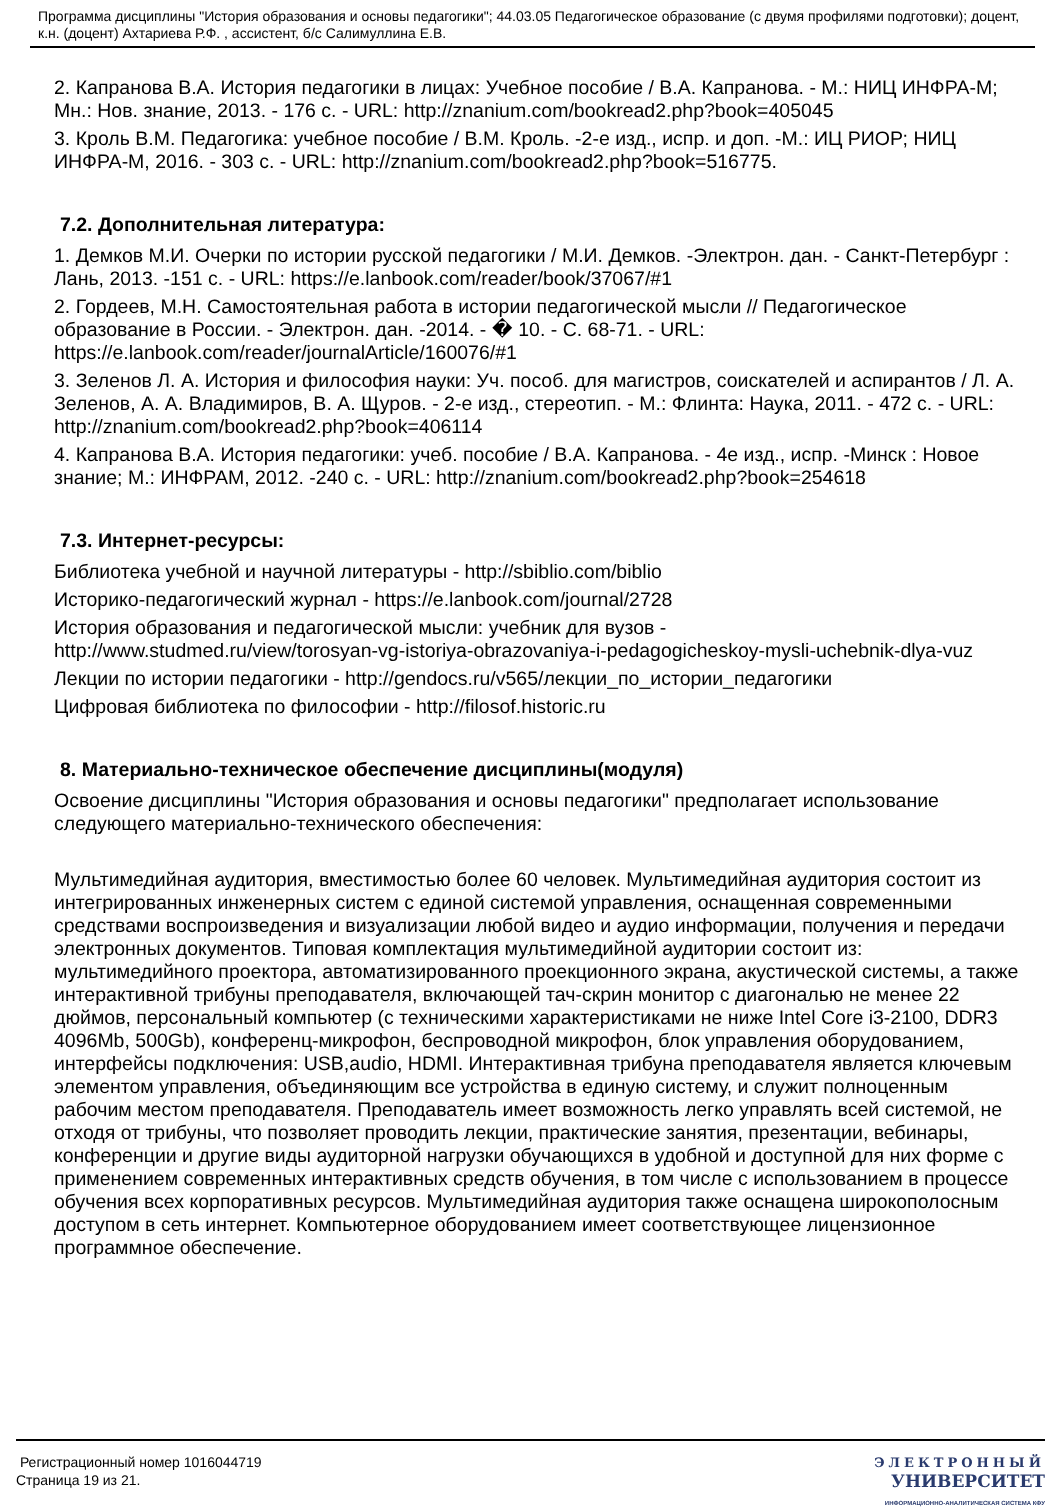Программа дисциплины "История образования и основы педагогики"; 44.03.05 Педагогическое образование (с двумя профилями подготовки); доцент, к.н. (доцент) Ахтариева Р.Ф. , ассистент, б/с Салимуллина Е.В.
2. Капранова В.А. История педагогики в лицах: Учебное пособие / В.А. Капранова. - М.: НИЦ ИНФРА-М; Мн.: Нов. знание, 2013. - 176 с. - URL: http://znanium.com/bookread2.php?book=405045
3. Кроль В.М. Педагогика: учебное пособие / В.М. Кроль. -2-е изд., испр. и доп. -М.: ИЦ РИОР; НИЦ ИНФРА-М, 2016. - 303 с. - URL: http://znanium.com/bookread2.php?book=516775.
7.2. Дополнительная литература:
1. Демков М.И. Очерки по истории русской педагогики / М.И. Демков. -Электрон. дан. - Санкт-Петербург : Лань, 2013. -151 с. - URL: https://e.lanbook.com/reader/book/37067/#1
2. Гордеев, М.Н. Самостоятельная работа в истории педагогической мысли // Педагогическое образование в России. - Электрон. дан. -2014. - � 10. - С. 68-71. - URL: https://e.lanbook.com/reader/journalArticle/160076/#1
3. Зеленов Л. А. История и философия науки: Уч. пособ. для магистров, соискателей и аспирантов / Л. А. Зеленов, А. А. Владимиров, В. А. Щуров. - 2-е изд., стереотип. - М.: Флинта: Наука, 2011. - 472 с. - URL: http://znanium.com/bookread2.php?book=406114
4. Капранова В.А. История педагогики: учеб. пособие / В.А. Капранова. - 4е изд., испр. -Минск : Новое знание; М.: ИНФРАМ, 2012. -240 с. - URL: http://znanium.com/bookread2.php?book=254618
7.3. Интернет-ресурсы:
Библиотека учебной и научной литературы - http://sbiblio.com/biblio
Историко-педагогический журнал - https://e.lanbook.com/journal/2728
История образования и педагогической мысли: учебник для вузов -
http://www.studmed.ru/view/torosyan-vg-istoriya-obrazovaniya-i-pedagogicheskoy-mysli-uchebnik-dlya-vuz
Лекции по истории педагогики - http://gendocs.ru/v565/лекции_по_истории_педагогики
Цифровая библиотека по философии - http://filosof.historic.ru
8. Материально-техническое обеспечение дисциплины(модуля)
Освоение дисциплины "История образования и основы педагогики" предполагает использование следующего материально-технического обеспечения:
Мультимедийная аудитория, вместимостью более 60 человек. Мультимедийная аудитория состоит из интегрированных инженерных систем с единой системой управления, оснащенная современными средствами воспроизведения и визуализации любой видео и аудио информации, получения и передачи электронных документов. Типовая комплектация мультимедийной аудитории состоит из: мультимедийного проектора, автоматизированного проекционного экрана, акустической системы, а также интерактивной трибуны преподавателя, включающей тач-скрин монитор с диагональю не менее 22 дюймов, персональный компьютер (с техническими характеристиками не ниже Intel Core i3-2100, DDR3 4096Mb, 500Gb), конференц-микрофон, беспроводной микрофон, блок управления оборудованием, интерфейсы подключения: USB,audio, HDMI. Интерактивная трибуна преподавателя является ключевым элементом управления, объединяющим все устройства в единую систему, и служит полноценным рабочим местом преподавателя. Преподаватель имеет возможность легко управлять всей системой, не отходя от трибуны, что позволяет проводить лекции, практические занятия, презентации, вебинары, конференции и другие виды аудиторной нагрузки обучающихся в удобной и доступной для них форме с применением современных интерактивных средств обучения, в том числе с использованием в процессе обучения всех корпоративных ресурсов. Мультимедийная аудитория также оснащена широкополосным доступом в сеть интернет. Компьютерное оборудованием имеет соответствующее лицензионное программное обеспечение.
Регистрационный номер 1016044719
Страница 19 из 21.
ЭЛЕКТРОННЫЙ
УНИВЕРСИТЕТ
ИНФОРМАЦИОННО-АНАЛИТИЧЕСКАЯ СИСТЕМА КФУ